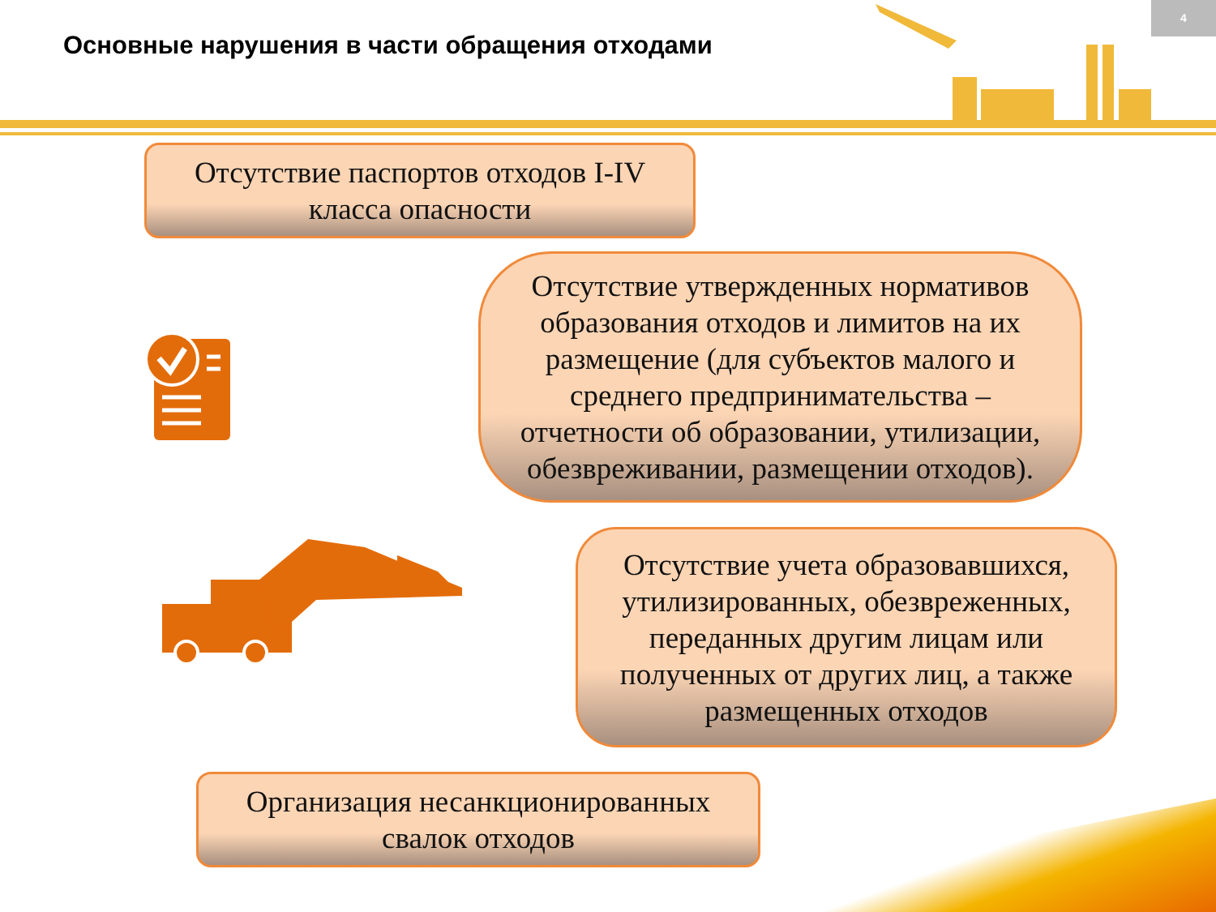Основные нарушения в части обращения отходами
4
Отсутствие паспортов отходов I-IV
класса опасности
Отсутствие утвержденных нормативов
образования отходов и лимитов на их
размещение (для субъектов малого и
среднего предпринимательства –
отчетности об образовании, утилизации,
обезвреживании, размещении отходов).
Отсутствие учета образовавшихся,
утилизированных, обезвреженных,
переданных другим лицам или
полученных от других лиц, а также
размещенных отходов
Организация несанкционированных
свалок отходов